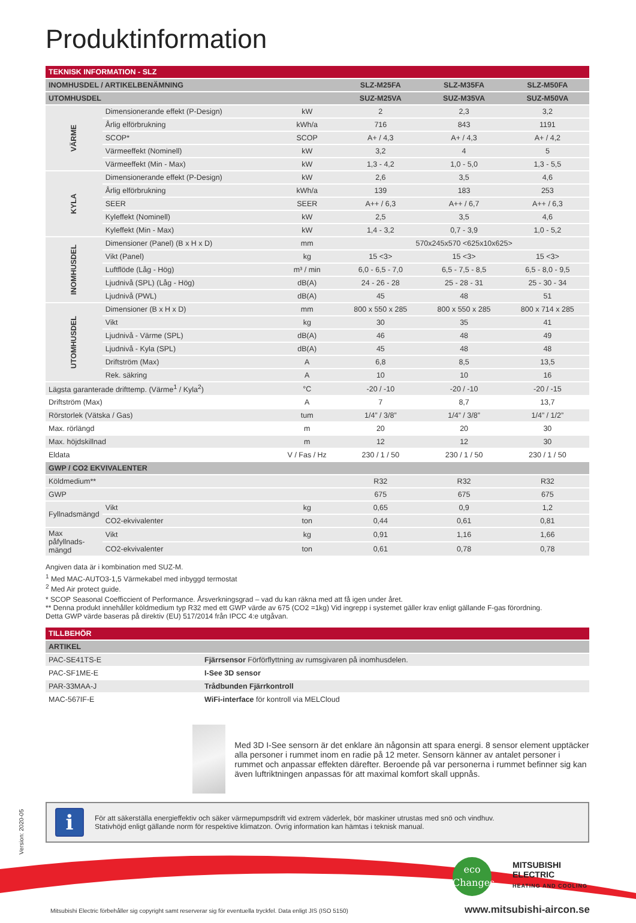Produktinformation
| TEKNISK INFORMATION - SLZ | | | | | |
| --- | --- | --- | --- | --- | --- |
| INOMHUSDEL / ARTIKELBENÄMNING | | | SLZ-M25FA | SLZ-M35FA | SLZ-M50FA |
| UTOMHUSDEL | | | SUZ-M25VA | SUZ-M35VA | SUZ-M50VA |
| VÄRME | Dimensionerande effekt (P-Design) | kW | 2 | 2,3 | 3,2 |
| | Årlig elförbrukning | kWh/a | 716 | 843 | 1191 |
| | SCOP* | SCOP | A+ / 4,3 | A+ / 4,3 | A+ / 4,2 |
| | Värmeeffekt (Nominell) | kW | 3,2 | 4 | 5 |
| | Värmeeffekt (Min - Max) | kW | 1,3 - 4,2 | 1,0 - 5,0 | 1,3 - 5,5 |
| KYLA | Dimensionerande effekt (P-Design) | kW | 2,6 | 3,5 | 4,6 |
| | Årlig elförbrukning | kWh/a | 139 | 183 | 253 |
| | SEER | SEER | A++ / 6,3 | A++ / 6,7 | A++ / 6,3 |
| | Kyleffekt (Nominell) | kW | 2,5 | 3,5 | 4,6 |
| | Kyleffekt (Min - Max) | kW | 1,4 - 3,2 | 0,7 - 3,9 | 1,0 - 5,2 |
| INOMHUSDEL | Dimensioner (Panel) (B x H x D) | mm | 570x245x570 <625x10x625> | | |
| | Vikt (Panel) | kg | 15 <3> | 15 <3> | 15 <3> |
| | Luftflöde (Låg - Hög) | m³ / min | 6,0 - 6,5 - 7,0 | 6,5 - 7,5 - 8,5 | 6,5 - 8,0 - 9,5 |
| | Ljudnivå (SPL) (Låg - Hög) | dB(A) | 24 - 26 - 28 | 25 - 28 - 31 | 25 - 30 - 34 |
| | Ljudnivå (PWL) | dB(A) | 45 | 48 | 51 |
| UTOMHUSDEL | Dimensioner (B x H x D) | mm | 800 x 550 x 285 | 800 x 550 x 285 | 800 x 714 x 285 |
| | Vikt | kg | 30 | 35 | 41 |
| | Ljudnivå - Värme (SPL) | dB(A) | 46 | 48 | 49 |
| | Ljudnivå - Kyla (SPL) | dB(A) | 45 | 48 | 48 |
| | Driftström (Max) | A | 6,8 | 8,5 | 13,5 |
| | Rek. säkring | A | 10 | 10 | 16 |
| Lägsta garanterade drifttemp. (Värme<sup>1</sup> / Kyla<sup>2</sup>) | | °C | -20 / -10 | -20 / -10 | -20 / -15 |
| Driftström (Max) | | A | 7 | 8,7 | 13,7 |
| Rörstorlek (Vätska / Gas) | | tum | 1/4” / 3/8” | 1/4” / 3/8” | 1/4” / 1/2” |
| Max. rörlängd | | m | 20 | 20 | 30 |
| Max. höjdskillnad | | m | 12 | 12 | 30 |
| Eldata | | V / Fas / Hz | 230 / 1 / 50 | 230 / 1 / 50 | 230 / 1 / 50 |
| GWP / CO2 EKVIVALENTER | | | | | |
| Köldmedium** | | | R32 | R32 | R32 |
| GWP | | | 675 | 675 | 675 |
| Fyllnadsmängd | Vikt | kg | 0,65 | 0,9 | 1,2 |
| | CO2-ekvivalenter | ton | 0,44 | 0,61 | 0,81 |
| Max påfyllnads- mängd | Vikt | kg | 0,91 | 1,16 | 1,66 |
| | CO2-ekvivalenter | ton | 0,61 | 0,78 | 0,78 |
Angiven data är i kombination med SUZ-M.
<sup>1</sup> Med MAC-AUTO3-1,5 Värmekabel med inbyggd termostat
<sup>2</sup> Med Air protect guide.
* SCOP Seasonal Coefficcient of Performance. Årsverkningsgrad – vad du kan räkna med att få igen under året.
** Denna produkt innehåller köldmedium typ R32 med ett GWP värde av 675 (CO2 =1kg) Vid ingrepp i systemet gäller krav enligt gällande F-gas förordning.
Detta GWP värde baseras på direktiv (EU) 517/2014 från IPCC 4:e utgåvan.
| TILLBEHÖR | |
| --- | --- |
| ARTIKEL | |
| PAC-SE41TS-E | Fjärrsensor Förförflyttning av rumsgivaren på inomhusdelen. |
| PAC-SF1ME-E | I-See 3D sensor |
| PAR-33MAA-J | Trådbunden Fjärrkontroll |
| MAC-567IF-E | WiFi-interface för kontroll via MELCloud |
Med 3D I-See sensorn är det enklare än någonsin att spara energi. 8 sensor element upptäcker alla personer i rummet inom en radie på 12 meter. Sensorn känner av antalet personer i rummet och anpassar effekten därefter. Beroende på var personerna i rummet befinner sig kan även luftriktningen anpassas för att maximal komfort skall uppnås.
i
För att säkerställa energieffektiv och säker värmepumpsdrift vid extrem väderlek, bör maskiner utrustas med snö och vindhuv.
Stativhöjd enligt gällande norm för respektive klimatzon. Övrig information kan hämtas i teknisk manual.
Version: 2020-05
eco
Changes
MITSUBISHI
ELECTRIC
HEATING AND COOLING
Mitsubishi Electric förbehåller sig copyright samt reserverar sig för eventuella tryckfel. Data enligt JIS (ISO 5150) www.mitsubishi-aircon.se